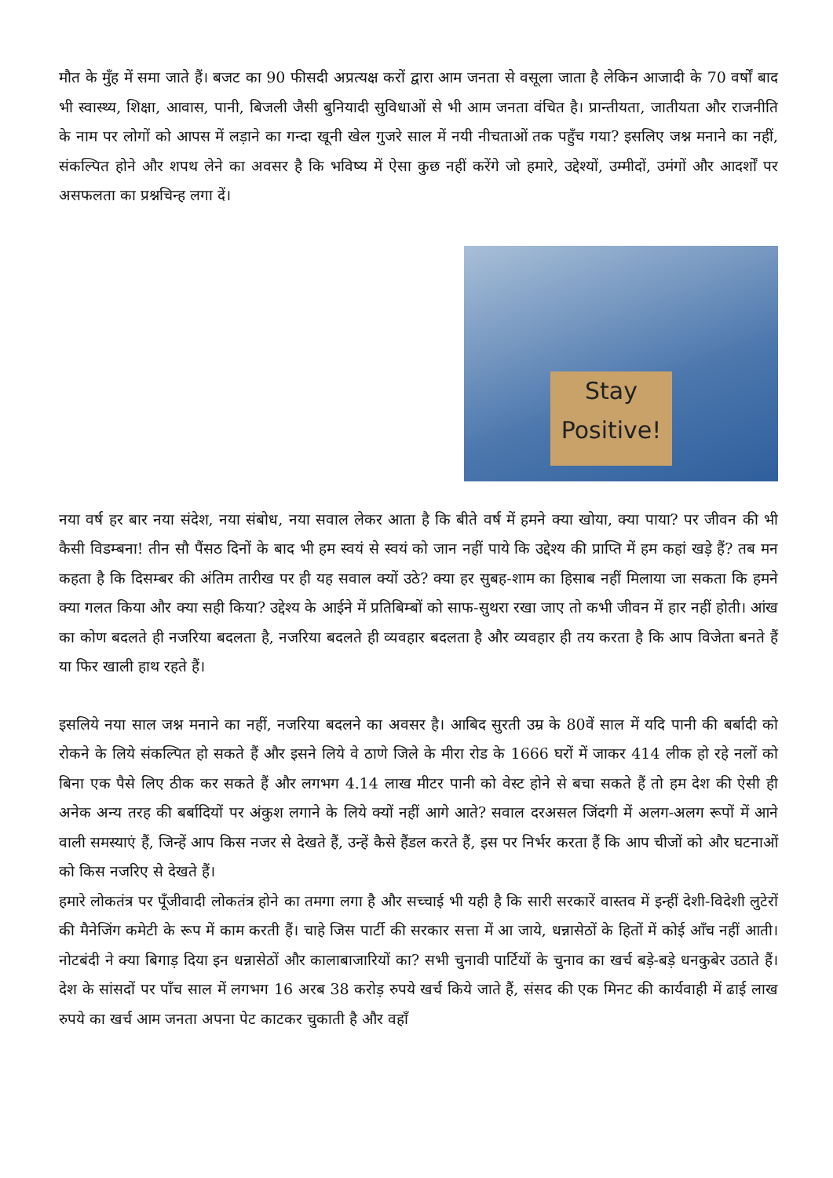मौत के मुँह में समा जाते हैं। बजट का 90 फीसदी अप्रत्यक्ष करों द्वारा आम जनता से वसूला जाता है लेकिन आजादी के 70 वर्षों बाद भी स्वास्थ्य, शिक्षा, आवास, पानी, बिजली जैसी बुनियादी सुविधाओं से भी आम जनता वंचित है। प्रान्तीयता, जातीयता और राजनीति के नाम पर लोगों को आपस में लड़ाने का गन्दा खूनी खेल गुजरे साल में नयी नीचताओं तक पहुँच गया? इसलिए जश्न मनाने का नहीं, संकल्पित होने और शपथ लेने का अवसर है कि भविष्य में ऐसा कुछ नहीं करेंगे जो हमारे, उद्देश्यों, उम्मीदों, उमंगों और आदर्शों पर असफलता का प्रश्नचिन्ह लगा दें।
Stay
Positive!
नया वर्ष हर बार नया संदेश, नया संबोध, नया सवाल लेकर आता है कि बीते वर्ष में हमने क्या खोया, क्या पाया? पर जीवन की भी कैसी विडम्बना! तीन सौ पैंसठ दिनों के बाद भी हम स्वयं से स्वयं को जान नहीं पाये कि उद्देश्य की प्राप्ति में हम कहां खड़े हैं? तब मन कहता है कि दिसम्बर की अंतिम तारीख पर ही यह सवाल क्यों उठे? क्या हर सुबह-शाम का हिसाब नहीं मिलाया जा सकता कि हमने क्या गलत किया और क्या सही किया? उद्देश्य के आईने में प्रतिबिम्बों को साफ-सुथरा रखा जाए तो कभी जीवन में हार नहीं होती। आंख का कोण बदलते ही नजरिया बदलता है, नजरिया बदलते ही व्यवहार बदलता है और व्यवहार ही तय करता है कि आप विजेता बनते हैं या फिर खाली हाथ रहते हैं।
इसलिये नया साल जश्न मनाने का नहीं, नजरिया बदलने का अवसर है। आबिद सुरती उम्र के 80वें साल में यदि पानी की बर्बादी को रोकने के लिये संकल्पित हो सकते हैं और इसने लिये वे ठाणे जिले के मीरा रोड के 1666 घरों में जाकर 414 लीक हो रहे नलों को बिना एक पैसे लिए ठीक कर सकते हैं और लगभग 4.14 लाख मीटर पानी को वेस्ट होने से बचा सकते हैं तो हम देश की ऐसी ही अनेक अन्य तरह की बर्बादियों पर अंकुश लगाने के लिये क्यों नहीं आगे आते? सवाल दरअसल जिंदगी में अलग-अलग रूपों में आने वाली समस्याएं हैं, जिन्हें आप किस नजर से देखते हैं, उन्हें कैसे हैंडल करते हैं, इस पर निर्भर करता हैं कि आप चीजों को और घटनाओं को किस नजरिए से देखते हैं।
हमारे लोकतंत्र पर पूँजीवादी लोकतंत्र होने का तमगा लगा है और सच्चाई भी यही है कि सारी सरकारें वास्तव में इन्हीं देशी-विदेशी लुटेरों की मैनेजिंग कमेटी के रूप में काम करती हैं। चाहे जिस पार्टी की सरकार सत्ता में आ जाये, धन्नासेठों के हितों में कोई आँच नहीं आती। नोटबंदी ने क्या बिगाड़ दिया इन धन्नासेठों और कालाबाजारियों का? सभी चुनावी पार्टियों के चुनाव का खर्च बड़े-बड़े धनकुबेर उठाते हैं। देश के सांसदों पर पाँच साल में लगभग 16 अरब 38 करोड़ रुपये खर्च किये जाते हैं, संसद की एक मिनट की कार्यवाही में ढाई लाख रुपये का खर्च आम जनता अपना पेट काटकर चुकाती है और वहाँ